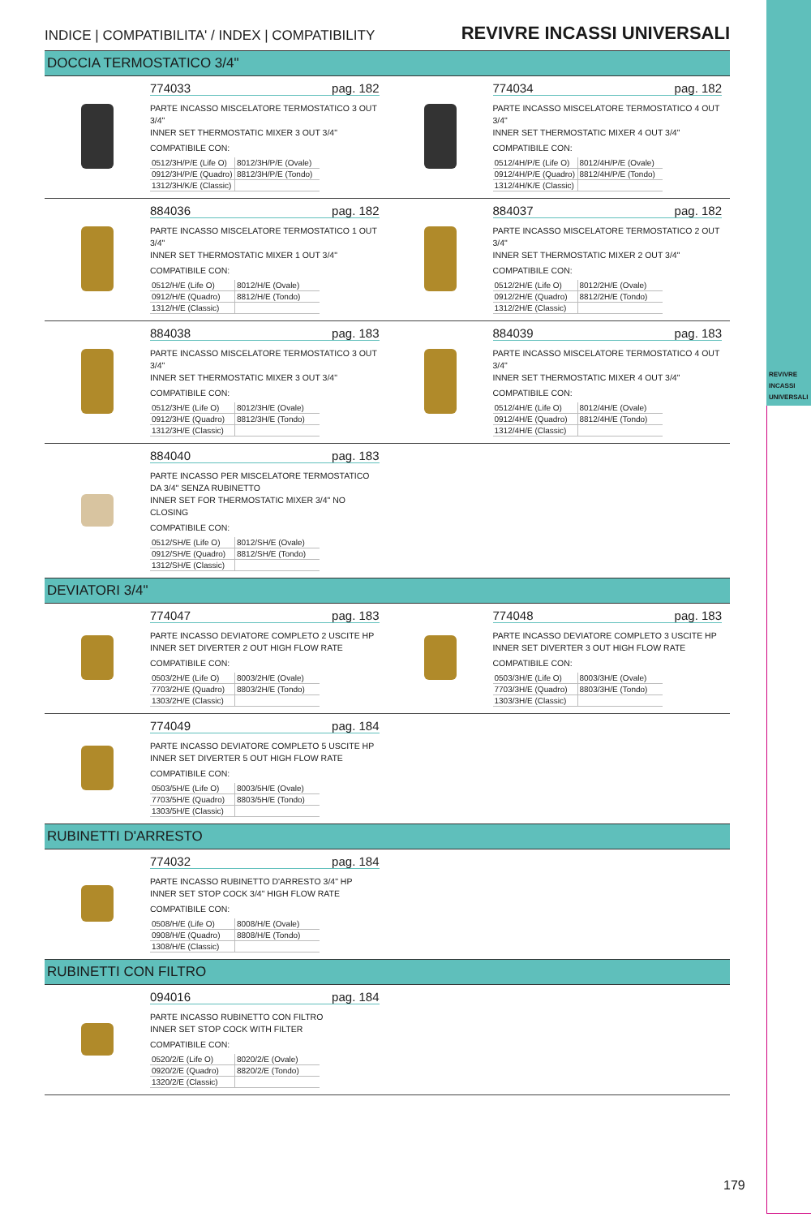REVIVRE INCASSI UNIVERSALI
INDICE | COMPATIBILITA' / INDEX | COMPATIBILITY REVIVRE INCASSI UNIVERSALI
DOCCIA TERMOSTATICO 3/4"
774033 pag. 182
PARTE INCASSO MISCELATORE TERMOSTATICO 3 OUT 3/4"
INNER SET THERMOSTATIC MIXER 3 OUT 3/4"
COMPATIBILE CON:
| 0512/3H/P/E (Life O) | 8012/3H/P/E (Ovale) |
| 0912/3H/P/E (Quadro) | 8812/3H/P/E (Tondo) |
| 1312/3H/K/E (Classic) | |
774034 pag. 182
PARTE INCASSO MISCELATORE TERMOSTATICO 4 OUT 3/4"
INNER SET THERMOSTATIC MIXER 4 OUT 3/4"
COMPATIBILE CON:
| 0512/4H/P/E (Life O) | 8012/4H/P/E (Ovale) |
| 0912/4H/P/E (Quadro) | 8812/4H/P/E (Tondo) |
| 1312/4H/K/E (Classic) | |
884036 pag. 182
PARTE INCASSO MISCELATORE TERMOSTATICO 1 OUT 3/4"
INNER SET THERMOSTATIC MIXER 1 OUT 3/4"
COMPATIBILE CON:
| 0512/H/E (Life O) | 8012/H/E (Ovale) |
| 0912/H/E (Quadro) | 8812/H/E (Tondo) |
| 1312/H/E (Classic) | |
884037 pag. 182
PARTE INCASSO MISCELATORE TERMOSTATICO 2 OUT 3/4"
INNER SET THERMOSTATIC MIXER 2 OUT 3/4"
COMPATIBILE CON:
| 0512/2H/E (Life O) | 8012/2H/E (Ovale) |
| 0912/2H/E (Quadro) | 8812/2H/E (Tondo) |
| 1312/2H/E (Classic) | |
884038 pag. 183
PARTE INCASSO MISCELATORE TERMOSTATICO 3 OUT 3/4"
INNER SET THERMOSTATIC MIXER 3 OUT 3/4"
COMPATIBILE CON:
| 0512/3H/E (Life O) | 8012/3H/E (Ovale) |
| 0912/3H/E (Quadro) | 8812/3H/E (Tondo) |
| 1312/3H/E (Classic) | |
884039 pag. 183
PARTE INCASSO MISCELATORE TERMOSTATICO 4 OUT 3/4"
INNER SET THERMOSTATIC MIXER 4 OUT 3/4"
COMPATIBILE CON:
| 0512/4H/E (Life O) | 8012/4H/E (Ovale) |
| 0912/4H/E (Quadro) | 8812/4H/E (Tondo) |
| 1312/4H/E (Classic) | |
884040 pag. 183
PARTE INCASSO PER MISCELATORE TERMOSTATICO DA 3/4" SENZA RUBINETTO
INNER SET FOR THERMOSTATIC MIXER 3/4" NO CLOSING
COMPATIBILE CON:
| 0512/SH/E (Life O) | 8012/SH/E (Ovale) |
| 0912/SH/E (Quadro) | 8812/SH/E (Tondo) |
| 1312/SH/E (Classic) | |
DEVIATORI 3/4"
774047 pag. 183
PARTE INCASSO DEVIATORE COMPLETO 2 USCITE HP
INNER SET DIVERTER 2 OUT HIGH FLOW RATE
COMPATIBILE CON:
| 0503/2H/E (Life O) | 8003/2H/E (Ovale) |
| 7703/2H/E (Quadro) | 8803/2H/E (Tondo) |
| 1303/2H/E (Classic) | |
774048 pag. 183
PARTE INCASSO DEVIATORE COMPLETO 3 USCITE HP
INNER SET DIVERTER 3 OUT HIGH FLOW RATE
COMPATIBILE CON:
| 0503/3H/E (Life O) | 8003/3H/E (Ovale) |
| 7703/3H/E (Quadro) | 8803/3H/E (Tondo) |
| 1303/3H/E (Classic) | |
774049 pag. 184
PARTE INCASSO DEVIATORE COMPLETO 5 USCITE HP
INNER SET DIVERTER 5 OUT HIGH FLOW RATE
COMPATIBILE CON:
| 0503/5H/E (Life O) | 8003/5H/E (Ovale) |
| 7703/5H/E (Quadro) | 8803/5H/E (Tondo) |
| 1303/5H/E (Classic) | |
RUBINETTI D'ARRESTO
774032 pag. 184
PARTE INCASSO RUBINETTO D'ARRESTO 3/4" HP
INNER SET STOP COCK 3/4" HIGH FLOW RATE
COMPATIBILE CON:
| 0508/H/E (Life O) | 8008/H/E (Ovale) |
| 0908/H/E (Quadro) | 8808/H/E (Tondo) |
| 1308/H/E (Classic) | |
RUBINETTI CON FILTRO
094016 pag. 184
PARTE INCASSO RUBINETTO CON FILTRO
INNER SET STOP COCK WITH FILTER
COMPATIBILE CON:
| 0520/2/E (Life O) | 8020/2/E (Ovale) |
| 0920/2/E (Quadro) | 8820/2/E (Tondo) |
| 1320/2/E (Classic) | |
179